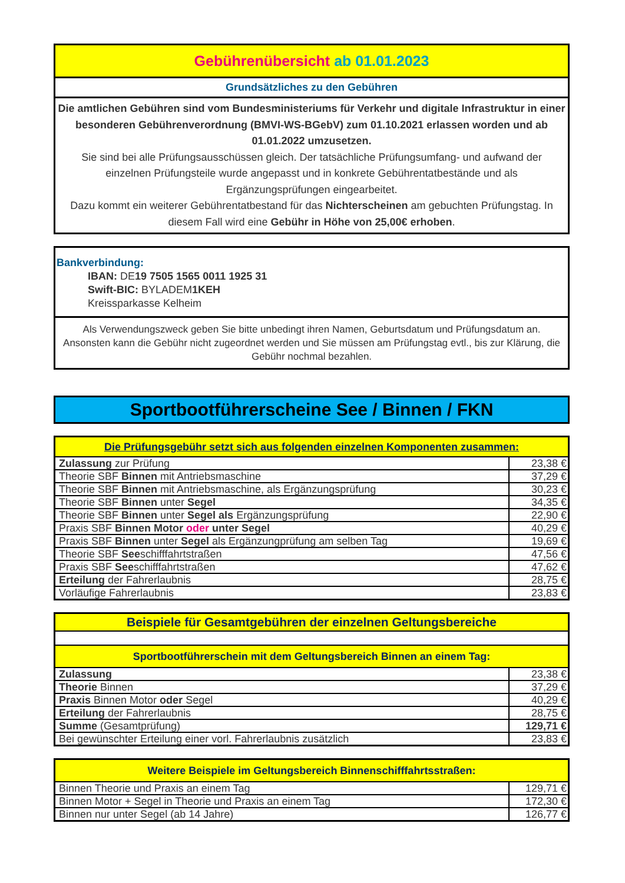Gebührenübersicht ab 01.01.2023
Grundsätzliches zu den Gebühren
Die amtlichen Gebühren sind vom Bundesministeriums für Verkehr und digitale Infrastruktur in einer besonderen Gebührenverordnung (BMVI-WS-BGebV) zum 01.10.2021 erlassen worden und ab 01.01.2022 umzusetzen.
Sie sind bei alle Prüfungsausschüssen gleich. Der tatsächliche Prüfungsumfang- und aufwand der einzelnen Prüfungsteile wurde angepasst und in konkrete Gebührentatbestände und als Ergänzungsprüfungen eingearbeitet.
Dazu kommt ein weiterer Gebührentatbestand für das Nichterscheinen am gebuchten Prüfungstag. In diesem Fall wird eine Gebühr in Höhe von 25,00€ erhoben.
Bankverbindung:
IBAN: DE19 7505 1565 0011 1925 31
Swift-BIC: BYLADEM1KEH
Kreissparkasse Kelheim
Als Verwendungszweck geben Sie bitte unbedingt ihren Namen, Geburtsdatum und Prüfungsdatum an. Ansonsten kann die Gebühr nicht zugeordnet werden und Sie müssen am Prüfungstag evtl., bis zur Klärung, die Gebühr nochmal bezahlen.
Sportbootführerscheine See / Binnen / FKN
| Die Prüfungsgebühr setzt sich aus folgenden einzelnen Komponenten zusammen: | |
| --- | --- |
| Zulassung zur Prüfung | 23,38 € |
| Theorie SBF Binnen mit Antriebsmaschine | 37,29 € |
| Theorie SBF Binnen mit Antriebsmaschine, als Ergänzungsprüfung | 30,23 € |
| Theorie SBF Binnen unter Segel | 34,35 € |
| Theorie SBF Binnen unter Segel als Ergänzungsprüfung | 22,90 € |
| Praxis SBF Binnen Motor oder unter Segel | 40,29 € |
| Praxis SBF Binnen unter Segel als Ergänzungprüfung am selben Tag | 19,69 € |
| Theorie SBF See schifffahrtstraßen | 47,56 € |
| Praxis SBF See schifffahrtstraßen | 47,62 € |
| Erteilung der Fahrerlaubnis | 28,75 € |
| Vorläufige Fahrerlaubnis | 23,83 € |
| Beispiele für Gesamtgebühren der einzelnen Geltungsbereiche | |
| --- | --- |
| Sportbootführerschein mit dem Geltungsbereich Binnen an einem Tag: | |
| Zulassung | 23,38 € |
| Theorie Binnen | 37,29 € |
| Praxis Binnen Motor oder Segel | 40,29 € |
| Erteilung der Fahrerlaubnis | 28,75 € |
| Summe (Gesamtprüfung) | 129,71 € |
| Bei gewünschter Erteilung einer vorl. Fahrerlaubnis zusätzlich | 23,83 € |
| Weitere Beispiele im Geltungsbereich Binnenschifffahrtsstraßen: | |
| --- | --- |
| Binnen Theorie und Praxis an einem Tag | 129,71 € |
| Binnen Motor + Segel in Theorie und Praxis an einem Tag | 172,30 € |
| Binnen nur unter Segel (ab 14 Jahre) | 126,77 € |